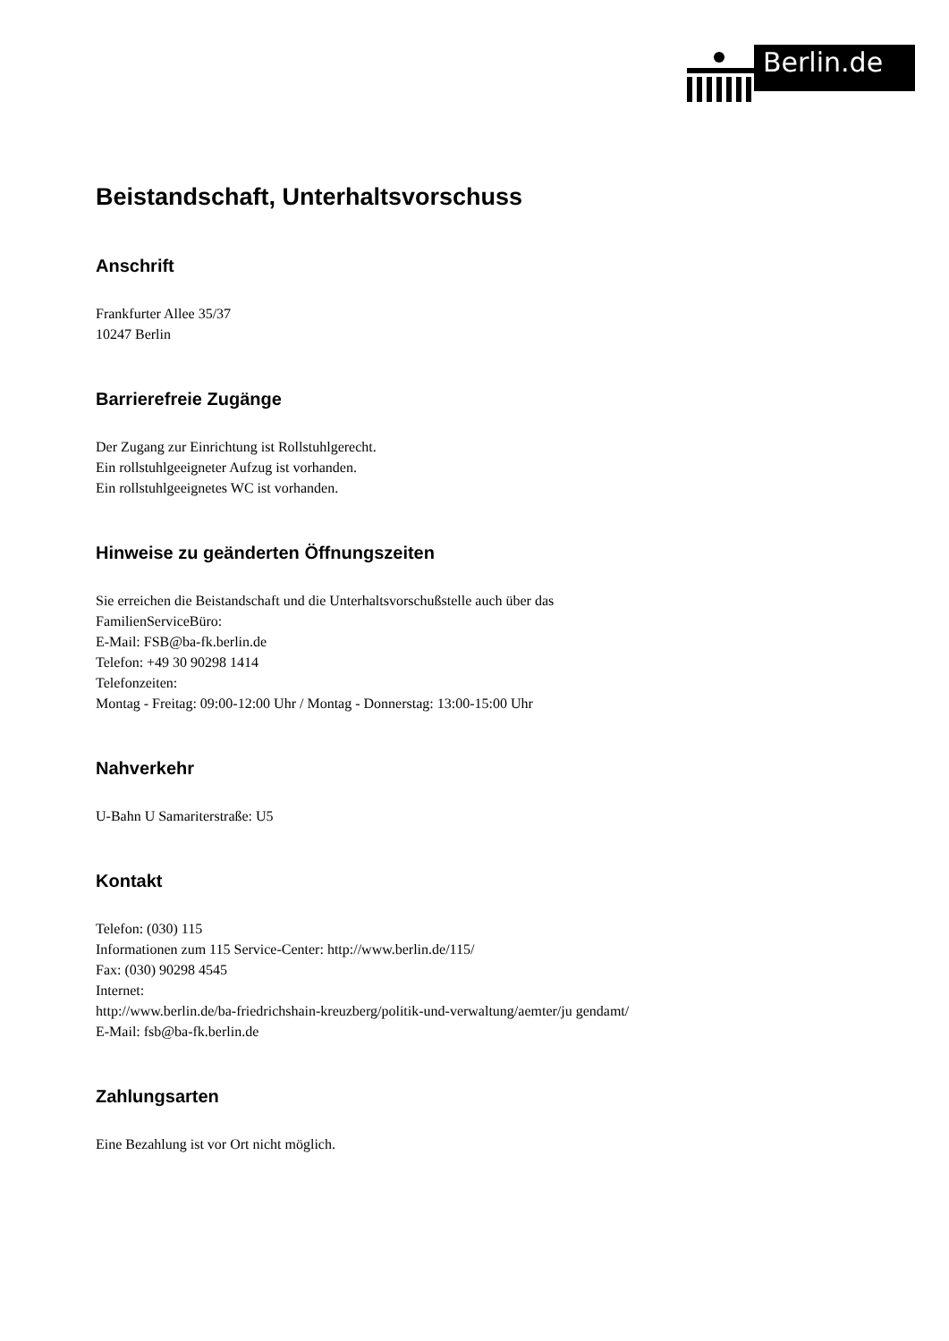Berlin.de
Beistandschaft, Unterhaltsvorschuss
Anschrift
Frankfurter Allee 35/37
10247 Berlin
Barrierefreie Zugänge
Der Zugang zur Einrichtung ist Rollstuhlgerecht.
Ein rollstuhlgeeigneter Aufzug ist vorhanden.
Ein rollstuhlgeeignetes WC ist vorhanden.
Hinweise zu geänderten Öffnungszeiten
Sie erreichen die Beistandschaft und die Unterhaltsvorschußstelle auch über das FamilienServiceBüro:
E-Mail: FSB@ba-fk.berlin.de
Telefon: +49 30 90298 1414
Telefonzeiten:
Montag - Freitag: 09:00-12:00 Uhr / Montag - Donnerstag: 13:00-15:00 Uhr
Nahverkehr
U-Bahn U Samariterstraße: U5
Kontakt
Telefon: (030) 115
Informationen zum 115 Service-Center: http://www.berlin.de/115/
Fax: (030) 90298 4545
Internet:
http://www.berlin.de/ba-friedrichshain-kreuzberg/politik-und-verwaltung/aemter/ju gendamt/
E-Mail: fsb@ba-fk.berlin.de
Zahlungsarten
Eine Bezahlung ist vor Ort nicht möglich.